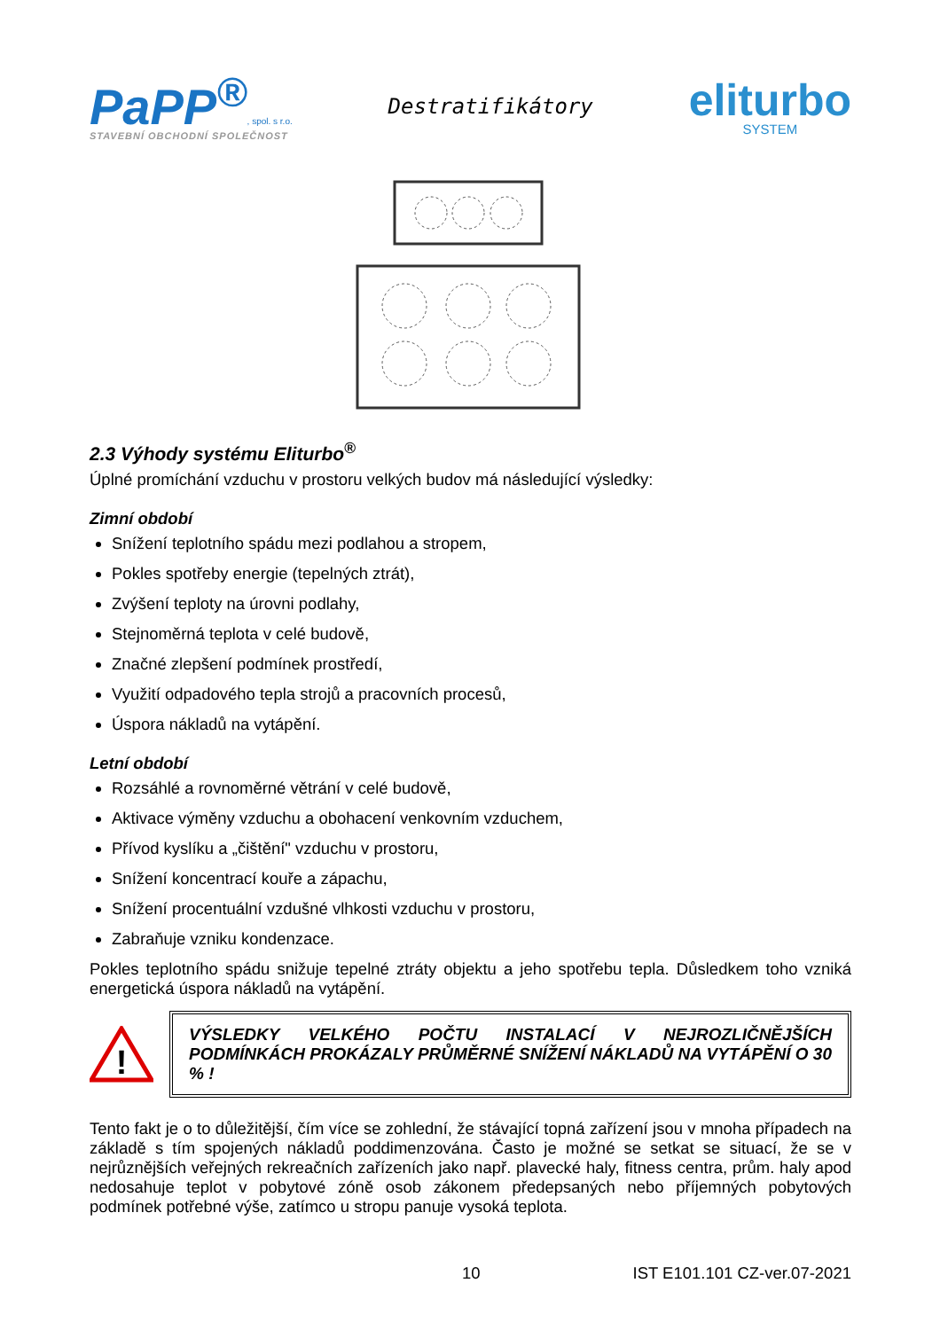PaPP<sup>®</sup>, spol. s r.o.
STAVEBNÍ OBCHODNÍ SPOLEČNOST
Destratifikátory
eliturbo
SYSTEM
2.3 Výhody systému Eliturbo<sup>®</sup>
Úplné promíchání vzduchu v prostoru velkých budov má následující výsledky:
Zimní období
Snížení teplotního spádu mezi podlahou a stropem,
Pokles spotřeby energie (tepelných ztrát),
Zvýšení teploty na úrovni podlahy,
Stejnoměrná teplota v celé budově,
Značné zlepšení podmínek prostředí,
Využití odpadového tepla strojů a pracovních procesů,
Úspora nákladů na vytápění.
Letní období
Rozsáhlé a rovnoměrné větrání v celé budově,
Aktivace výměny vzduchu a obohacení venkovním vzduchem,
Přívod kyslíku a „čištění" vzduchu v prostoru,
Snížení koncentrací kouře a zápachu,
Snížení procentuální vzdušné vlhkosti vzduchu v prostoru,
Zabraňuje vzniku kondenzace.
Pokles teplotního spádu snižuje tepelné ztráty objektu a jeho spotřebu tepla. Důsledkem toho vzniká energetická úspora nákladů na vytápění.
!
VÝSLEDKY VELKÉHO POČTU INSTALACÍ V NEJROZLIČNĚJŠÍCH PODMÍNKÁCH PROKÁZALY PRŮMĚRNÉ SNÍŽENÍ NÁKLADŮ NA VYTÁPĚNÍ O 30 % !
Tento fakt je o to důležitější, čím více se zohlední, že stávající topná zařízení jsou v mnoha případech na základě s tím spojených nákladů poddimenzována. Často je možné se setkat se situací, že se v nejrůznějších veřejných rekreačních zařízeních jako např. plavecké haly, fitness centra, prům. haly apod nedosahuje teplot v pobytové zóně osob zákonem předepsaných nebo příjemných pobytových podmínek potřebné výše, zatímco u stropu panuje vysoká teplota.
10 IST E101.101 CZ-ver.07-2021